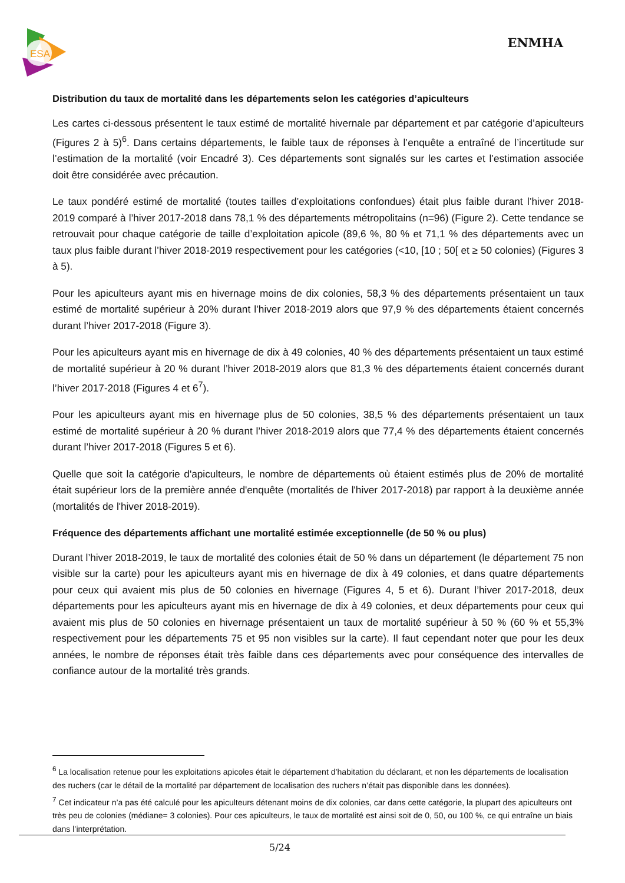ESA
ENMHA
Distribution du taux de mortalité dans les départements selon les catégories d’apiculteurs
Les cartes ci-dessous présentent le taux estimé de mortalité hivernale par département et par catégorie d’apiculteurs (Figures 2 à 5)<sup>6</sup>. Dans certains départements, le faible taux de réponses à l’enquête a entraîné de l’incertitude sur l’estimation de la mortalité (voir Encadré 3). Ces départements sont signalés sur les cartes et l’estimation associée doit être considérée avec précaution.
Le taux pondéré estimé de mortalité (toutes tailles d’exploitations confondues) était plus faible durant l’hiver 2018-2019 comparé à l’hiver 2017-2018 dans 78,1 % des départements métropolitains (n=96) (Figure 2). Cette tendance se retrouvait pour chaque catégorie de taille d’exploitation apicole (89,6 %, 80 % et 71,1 % des départements avec un taux plus faible durant l’hiver 2018-2019 respectivement pour les catégories (<10, [10 ; 50[ et ≥ 50 colonies) (Figures 3 à 5).
Pour les apiculteurs ayant mis en hivernage moins de dix colonies, 58,3 % des départements présentaient un taux estimé de mortalité supérieur à 20% durant l’hiver 2018-2019 alors que 97,9 % des départements étaient concernés durant l’hiver 2017-2018 (Figure 3).
Pour les apiculteurs ayant mis en hivernage de dix à 49 colonies, 40 % des départements présentaient un taux estimé de mortalité supérieur à 20 % durant l’hiver 2018-2019 alors que 81,3 % des départements étaient concernés durant l’hiver 2017-2018 (Figures 4 et 6<sup>7</sup>).
Pour les apiculteurs ayant mis en hivernage plus de 50 colonies, 38,5 % des départements présentaient un taux estimé de mortalité supérieur à 20 % durant l’hiver 2018-2019 alors que 77,4 % des départements étaient concernés durant l’hiver 2017-2018 (Figures 5 et 6).
Quelle que soit la catégorie d'apiculteurs, le nombre de départements où étaient estimés plus de 20% de mortalité était supérieur lors de la première année d'enquête (mortalités de l'hiver 2017-2018) par rapport à la deuxième année (mortalités de l'hiver 2018-2019).
Fréquence des départements affichant une mortalité estimée exceptionnelle (de 50 % ou plus)
Durant l’hiver 2018-2019, le taux de mortalité des colonies était de 50 % dans un département (le département 75 non visible sur la carte) pour les apiculteurs ayant mis en hivernage de dix à 49 colonies, et dans quatre départements pour ceux qui avaient mis plus de 50 colonies en hivernage (Figures 4, 5 et 6). Durant l’hiver 2017-2018, deux départements pour les apiculteurs ayant mis en hivernage de dix à 49 colonies, et deux départements pour ceux qui avaient mis plus de 50 colonies en hivernage présentaient un taux de mortalité supérieur à 50 % (60 % et 55,3% respectivement pour les départements 75 et 95 non visibles sur la carte). Il faut cependant noter que pour les deux années, le nombre de réponses était très faible dans ces départements avec pour conséquence des intervalles de confiance autour de la mortalité très grands.
<sup>6</sup> La localisation retenue pour les exploitations apicoles était le département d’habitation du déclarant, et non les départements de localisation des ruchers (car le détail de la mortalité par département de localisation des ruchers n’était pas disponible dans les données).
<sup>7</sup> Cet indicateur n’a pas été calculé pour les apiculteurs détenant moins de dix colonies, car dans cette catégorie, la plupart des apiculteurs ont très peu de colonies (médiane= 3 colonies). Pour ces apiculteurs, le taux de mortalité est ainsi soit de 0, 50, ou 100 %, ce qui entraîne un biais dans l’interprétation.
5/24